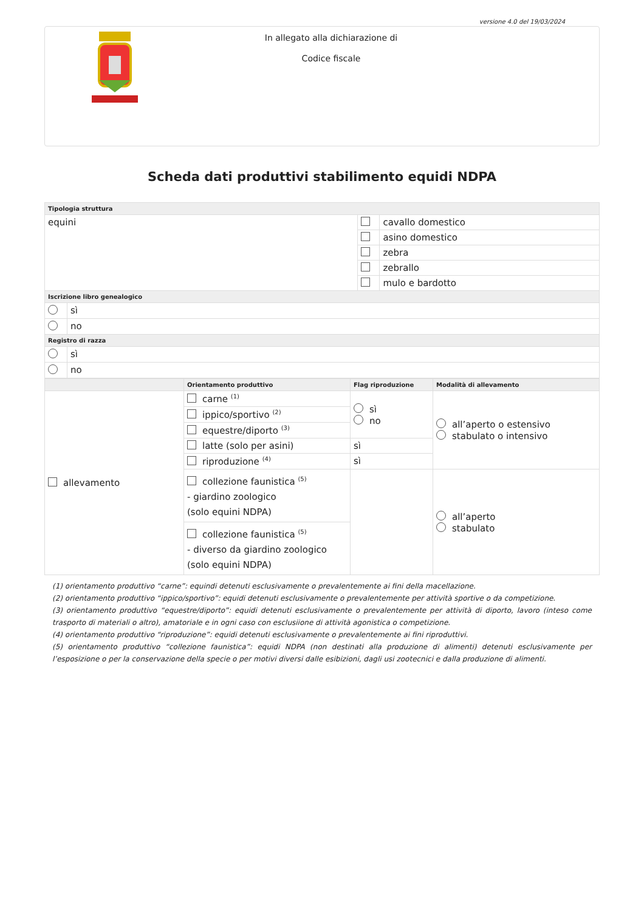versione 4.0 del 19/03/2024
In allegato alla dichiarazione di
Codice fiscale
Scheda dati produttivi stabilimento equidi NDPA
| Tipologia struttura | | | |
| --- | --- | --- | --- |
| equini | | | cavallo domestico |
| | | | asino domestico |
| | | | zebra |
| | | | zebrallo |
| | | | mulo e bardotto |
| Iscrizione libro genealogico | | | |
| | sì | | |
| | no | | |
| Registro di razza | | | |
| | sì | | |
| | no | | |
| | Orientamento produttivo | Flag riproduzione | Modalità di allevamento |
| --- | --- | --- | --- |
| allevamento | carne <sup>(1)</sup> | sì no | all’aperto o estensivo stabulato o intensivo |
| | ippico/sportivo <sup>(2)</sup> | | |
| | equestre/diporto <sup>(3)</sup> | | |
| | latte (solo per asini) | sì | |
| | riproduzione <sup>(4)</sup> | sì | |
| | collezione faunistica <sup>(5)</sup> - giardino zoologico (solo equini NDPA) | | all’aperto stabulato |
| | collezione faunistica <sup>(5)</sup> - diverso da giardino zoologico (solo equini NDPA) | | |
(1) orientamento produttivo “carne”: equindi detenuti esclusivamente o prevalentemente ai fini della macellazione.
(2) orientamento produttivo “ippico/sportivo”: equidi detenuti esclusivamente o prevalentemente per attività sportive o da competizione.
(3) orientamento produttivo “equestre/diporto”: equidi detenuti esclusivamente o prevalentemente per attività di diporto, lavoro (inteso come trasporto di materiali o altro), amatoriale e in ogni caso con esclusiione di attività agonistica o competizione.
(4) orientamento produttivo “riproduzione”: equidi detenuti esclusivamente o prevalentemente ai fini riproduttivi.
(5) orientamento produttivo “collezione faunistica”: equidi NDPA (non destinati alla produzione di alimenti) detenuti esclusivamente per l’esposizione o per la conservazione della specie o per motivi diversi dalle esibizioni, dagli usi zootecnici e dalla produzione di alimenti.